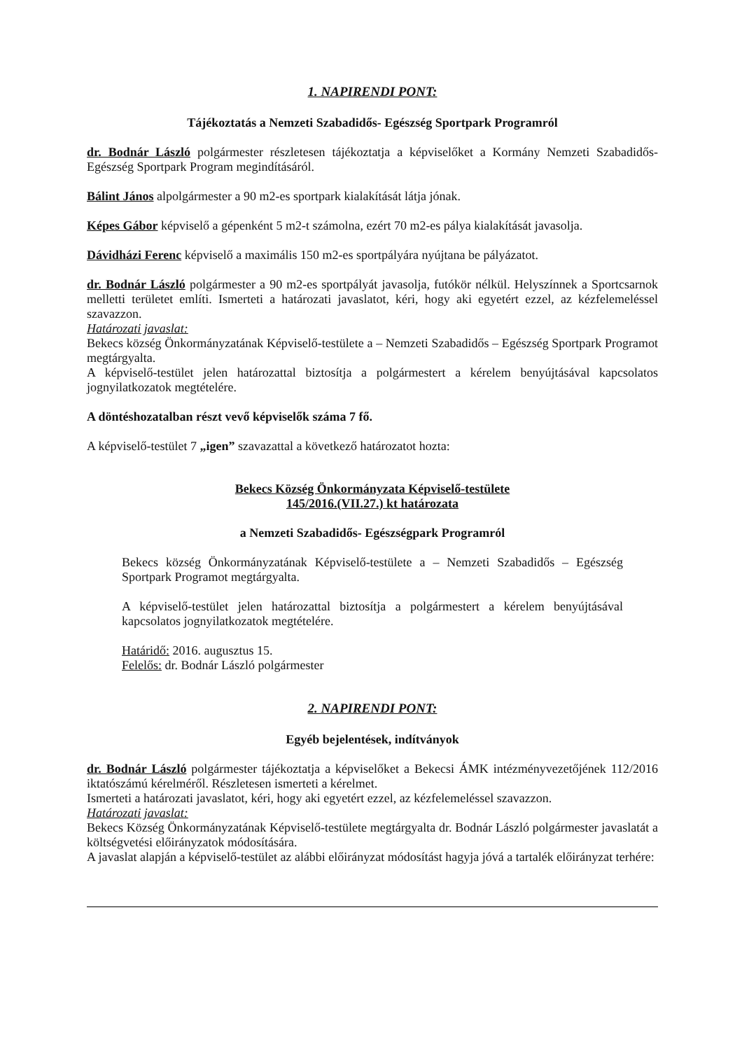1. NAPIRENDI PONT:
Tájékoztatás a Nemzeti Szabadidős- Egészség Sportpark Programról
dr. Bodnár László polgármester részletesen tájékoztatja a képviselőket a Kormány Nemzeti Szabadidős- Egészség Sportpark Program megindításáról.
Bálint János alpolgármester a 90 m2-es sportpark kialakítását látja jónak.
Képes Gábor képviselő a gépenként 5 m2-t számolna, ezért 70 m2-es pálya kialakítását javasolja.
Dávidházi Ferenc képviselő a maximális 150 m2-es sportpályára nyújtana be pályázatot.
dr. Bodnár László polgármester a 90 m2-es sportpályát javasolja, futókör nélkül. Helyszínnek a Sportcsarnok melletti területet említi. Ismerteti a határozati javaslatot, kéri, hogy aki egyetért ezzel, az kézfelemeléssel szavazzon.
Határozati javaslat:
Bekecs község Önkormányzatának Képviselő-testülete a – Nemzeti Szabadidős – Egészség Sportpark Programot megtárgyalta.
A képviselő-testület jelen határozattal biztosítja a polgármestert a kérelem benyújtásával kapcsolatos jognyilatkozatok megtételére.
A döntéshozatalban részt vevő képviselők száma 7 fő.
A képviselő-testület 7 „igen” szavazattal a következő határozatot hozta:
Bekecs Község Önkormányzata Képviselő-testülete
145/2016.(VII.27.) kt határozata
a Nemzeti Szabadidős- Egészségpark Programról
Bekecs község Önkormányzatának Képviselő-testülete a – Nemzeti Szabadidős – Egészség Sportpark Programot megtárgyalta.
A képviselő-testület jelen határozattal biztosítja a polgármestert a kérelem benyújtásával kapcsolatos jognyilatkozatok megtételére.
Határidő: 2016. augusztus 15.
Felelős: dr. Bodnár László polgármester
2. NAPIRENDI PONT:
Egyéb bejelentések, indítványok
dr. Bodnár László polgármester tájékoztatja a képviselőket a Bekecsi ÁMK intézményvezetőjének 112/2016 iktatószámú kérelméről. Részletesen ismerteti a kérelmet.
Ismerteti a határozati javaslatot, kéri, hogy aki egyetért ezzel, az kézfelemeléssel szavazzon.
Határozati javaslat:
Bekecs Község Önkormányzatának Képviselő-testülete megtárgyalta dr. Bodnár László polgármester javaslatát a költségvetési előirányzatok módosítására.
A javaslat alapján a képviselő-testület az alábbi előirányzat módosítást hagyja jóvá a tartalék előirányzat terhére: